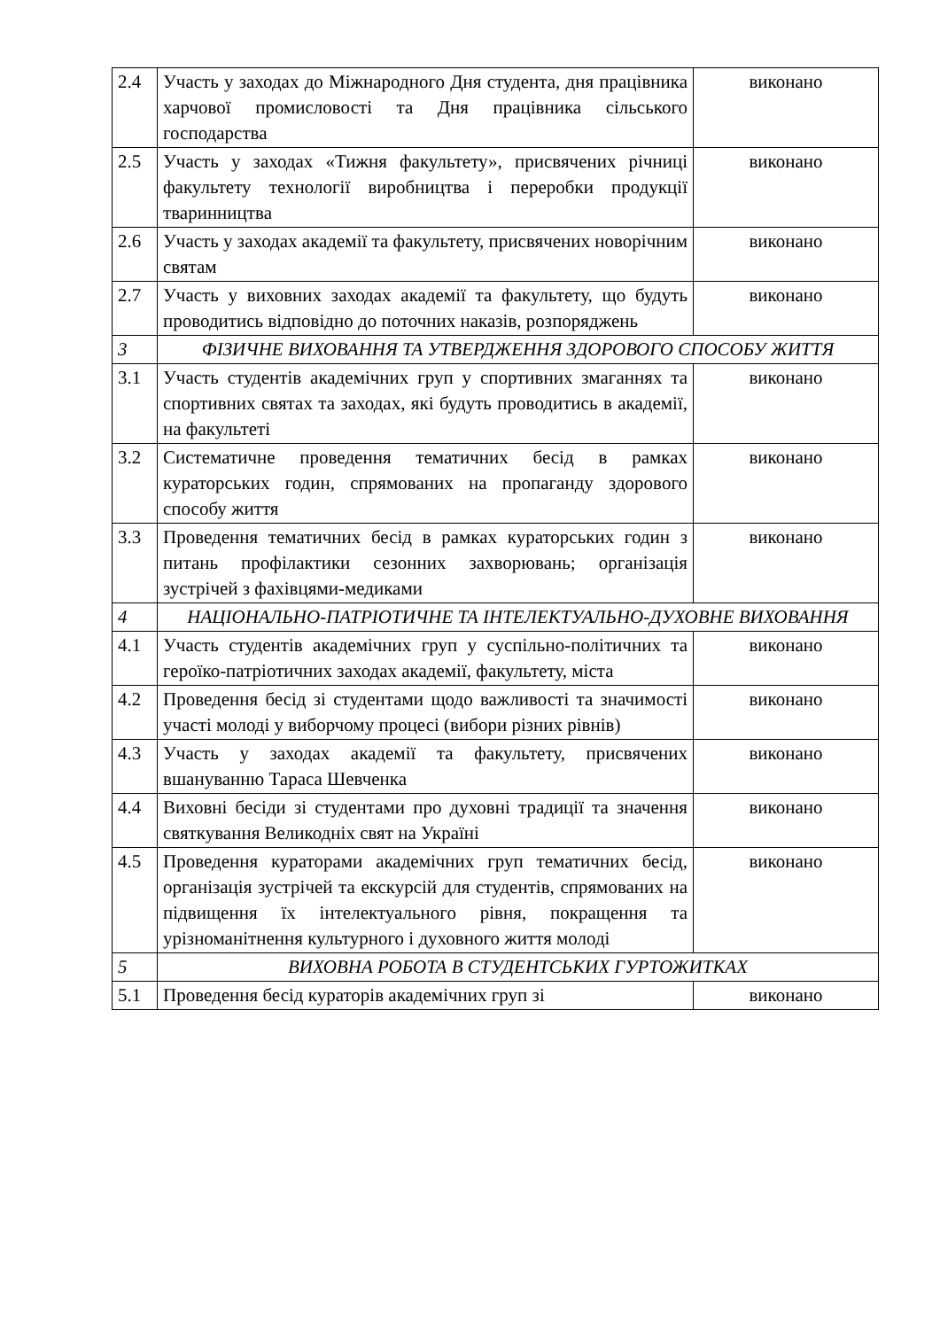| 2.4 | Участь у заходах до Міжнародного Дня студента, дня працівника харчової промисловості та Дня працівника сільського господарства | виконано |
| 2.5 | Участь у заходах «Тижня факультету», присвячених річниці факультету технології виробництва і переробки продукції тваринництва | виконано |
| 2.6 | Участь у заходах академії та факультету, присвячених новорічним святам | виконано |
| 2.7 | Участь у виховних заходах академії та факультету, що будуть проводитись відповідно до поточних наказів, розпоряджень | виконано |
| 3 | ФІЗИЧНЕ ВИХОВАННЯ ТА УТВЕРДЖЕННЯ ЗДОРОВОГО СПОСОБУ ЖИТТЯ | |
| 3.1 | Участь студентів академічних груп у спортивних змаганнях та спортивних святах та заходах, які будуть проводитись в академії, на факультеті | виконано |
| 3.2 | Систематичне проведення тематичних бесід в рамках кураторських годин, спрямованих на пропаганду здорового способу життя | виконано |
| 3.3 | Проведення тематичних бесід в рамках кураторських годин з питань профілактики сезонних захворювань; організація зустрічей з фахівцями-медиками | виконано |
| 4 | НАЦІОНАЛЬНО-ПАТРІОТИЧНЕ ТА ІНТЕЛЕКТУАЛЬНО-ДУХОВНЕ ВИХОВАННЯ | |
| 4.1 | Участь студентів академічних груп у суспільно-політичних та героїко-патріотичних заходах академії, факультету, міста | виконано |
| 4.2 | Проведення бесід зі студентами щодо важливості та значимості участі молоді у виборчому процесі (вибори різних рівнів) | виконано |
| 4.3 | Участь у заходах академії та факультету, присвячених вшануванню Тараса Шевченка | виконано |
| 4.4 | Виховні бесіди зі студентами про духовні традиції та значення святкування Великодніх свят на Україні | виконано |
| 4.5 | Проведення кураторами академічних груп тематичних бесід, організація зустрічей та екскурсій для студентів, спрямованих на підвищення їх інтелектуального рівня, покращення та урізноманітнення культурного і духовного життя молоді | виконано |
| 5 | ВИХОВНА РОБОТА В СТУДЕНТСЬКИХ ГУРТОЖИТКАХ | |
| 5.1 | Проведення бесід кураторів академічних груп зі | виконано |